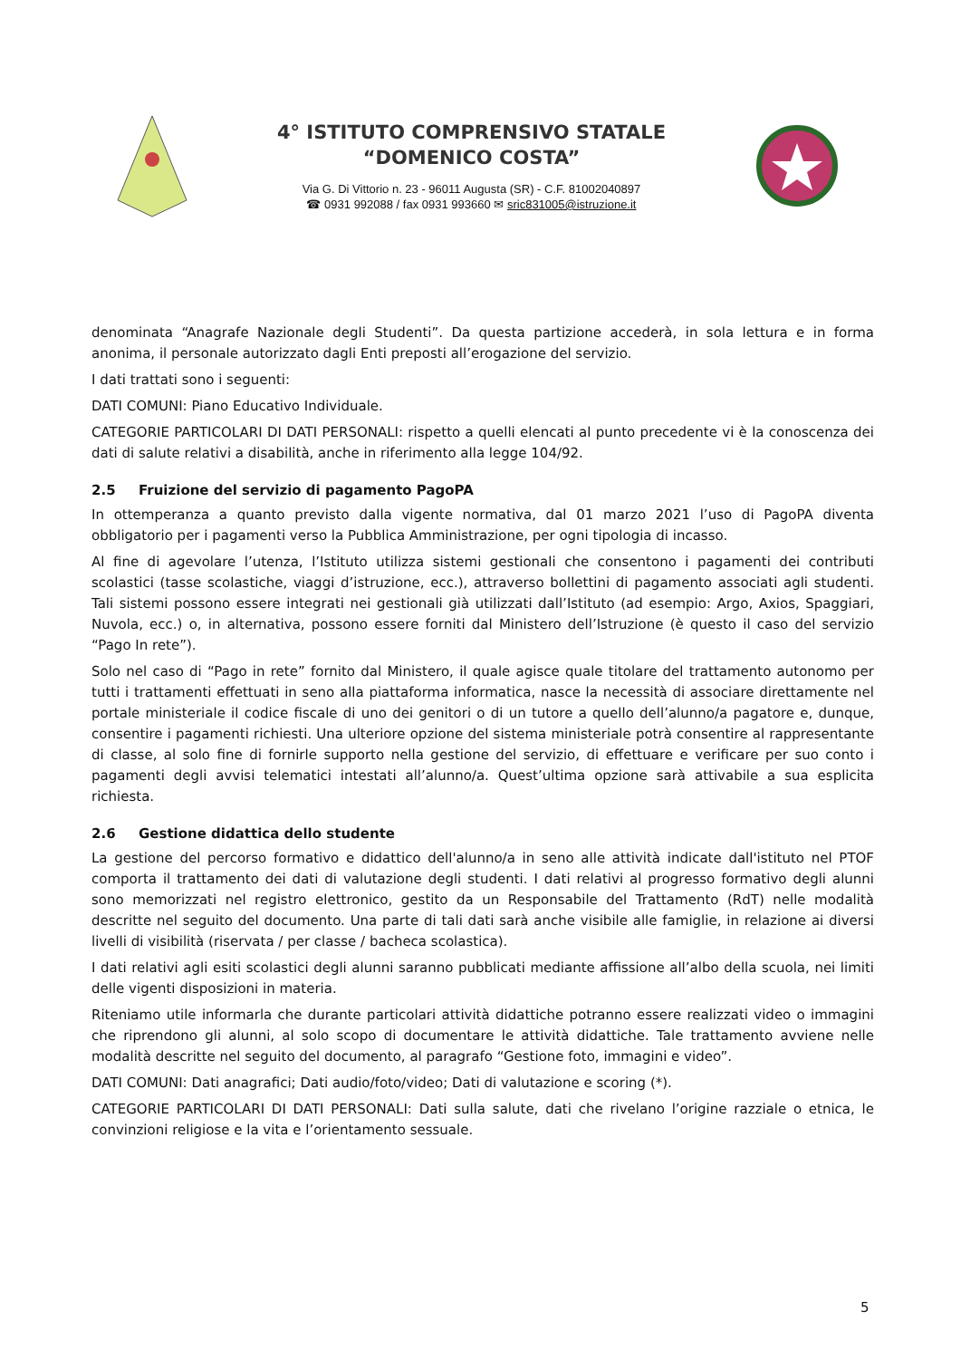4° ISTITUTO COMPRENSIVO STATALE
“DOMENICO COSTA”
Via G. Di Vittorio n. 23 - 96011 Augusta (SR) - C.F. 81002040897
☎ 0931 992088 / fax 0931 993660 ✉ sric831005@istruzione.it
denominata “Anagrafe Nazionale degli Studenti”. Da questa partizione accederà, in sola lettura e in forma anonima, il personale autorizzato dagli Enti preposti all’erogazione del servizio.
I dati trattati sono i seguenti:
DATI COMUNI: Piano Educativo Individuale.
CATEGORIE PARTICOLARI DI DATI PERSONALI: rispetto a quelli elencati al punto precedente vi è la conoscenza dei dati di salute relativi a disabilità, anche in riferimento alla legge 104/92.
2.5 Fruizione del servizio di pagamento PagoPA
In ottemperanza a quanto previsto dalla vigente normativa, dal 01 marzo 2021 l’uso di PagoPA diventa obbligatorio per i pagamenti verso la Pubblica Amministrazione, per ogni tipologia di incasso.
Al fine di agevolare l’utenza, l’Istituto utilizza sistemi gestionali che consentono i pagamenti dei contributi scolastici (tasse scolastiche, viaggi d’istruzione, ecc.), attraverso bollettini di pagamento associati agli studenti. Tali sistemi possono essere integrati nei gestionali già utilizzati dall’Istituto (ad esempio: Argo, Axios, Spaggiari, Nuvola, ecc.) o, in alternativa, possono essere forniti dal Ministero dell’Istruzione (è questo il caso del servizio “Pago In rete”).
Solo nel caso di “Pago in rete” fornito dal Ministero, il quale agisce quale titolare del trattamento autonomo per tutti i trattamenti effettuati in seno alla piattaforma informatica, nasce la necessità di associare direttamente nel portale ministeriale il codice fiscale di uno dei genitori o di un tutore a quello dell’alunno/a pagatore e, dunque, consentire i pagamenti richiesti. Una ulteriore opzione del sistema ministeriale potrà consentire al rappresentante di classe, al solo fine di fornirle supporto nella gestione del servizio, di effettuare e verificare per suo conto i pagamenti degli avvisi telematici intestati all’alunno/a. Quest’ultima opzione sarà attivabile a sua esplicita richiesta.
2.6 Gestione didattica dello studente
La gestione del percorso formativo e didattico dell'alunno/a in seno alle attività indicate dall'istituto nel PTOF comporta il trattamento dei dati di valutazione degli studenti. I dati relativi al progresso formativo degli alunni sono memorizzati nel registro elettronico, gestito da un Responsabile del Trattamento (RdT) nelle modalità descritte nel seguito del documento. Una parte di tali dati sarà anche visibile alle famiglie, in relazione ai diversi livelli di visibilità (riservata / per classe / bacheca scolastica).
I dati relativi agli esiti scolastici degli alunni saranno pubblicati mediante affissione all’albo della scuola, nei limiti delle vigenti disposizioni in materia.
Riteniamo utile informarla che durante particolari attività didattiche potranno essere realizzati video o immagini che riprendono gli alunni, al solo scopo di documentare le attività didattiche. Tale trattamento avviene nelle modalità descritte nel seguito del documento, al paragrafo “Gestione foto, immagini e video”.
DATI COMUNI: Dati anagrafici; Dati audio/foto/video; Dati di valutazione e scoring (*).
CATEGORIE PARTICOLARI DI DATI PERSONALI: Dati sulla salute, dati che rivelano l’origine razziale o etnica, le convinzioni religiose e la vita e l’orientamento sessuale.
5